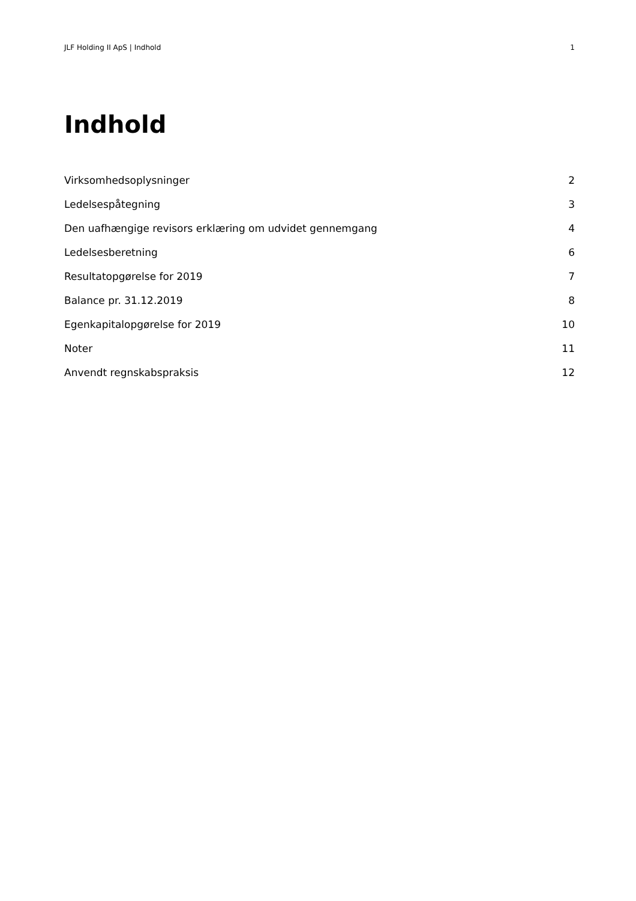JLF Holding II ApS | Indhold 1
Indhold
Virksomhedsoplysninger 2
Ledelsespåtegning 3
Den uafhængige revisors erklæring om udvidet gennemgang 4
Ledelsesberetning 6
Resultatopgørelse for 2019 7
Balance pr. 31.12.2019 8
Egenkapitalopgørelse for 2019 10
Noter 11
Anvendt regnskabspraksis 12